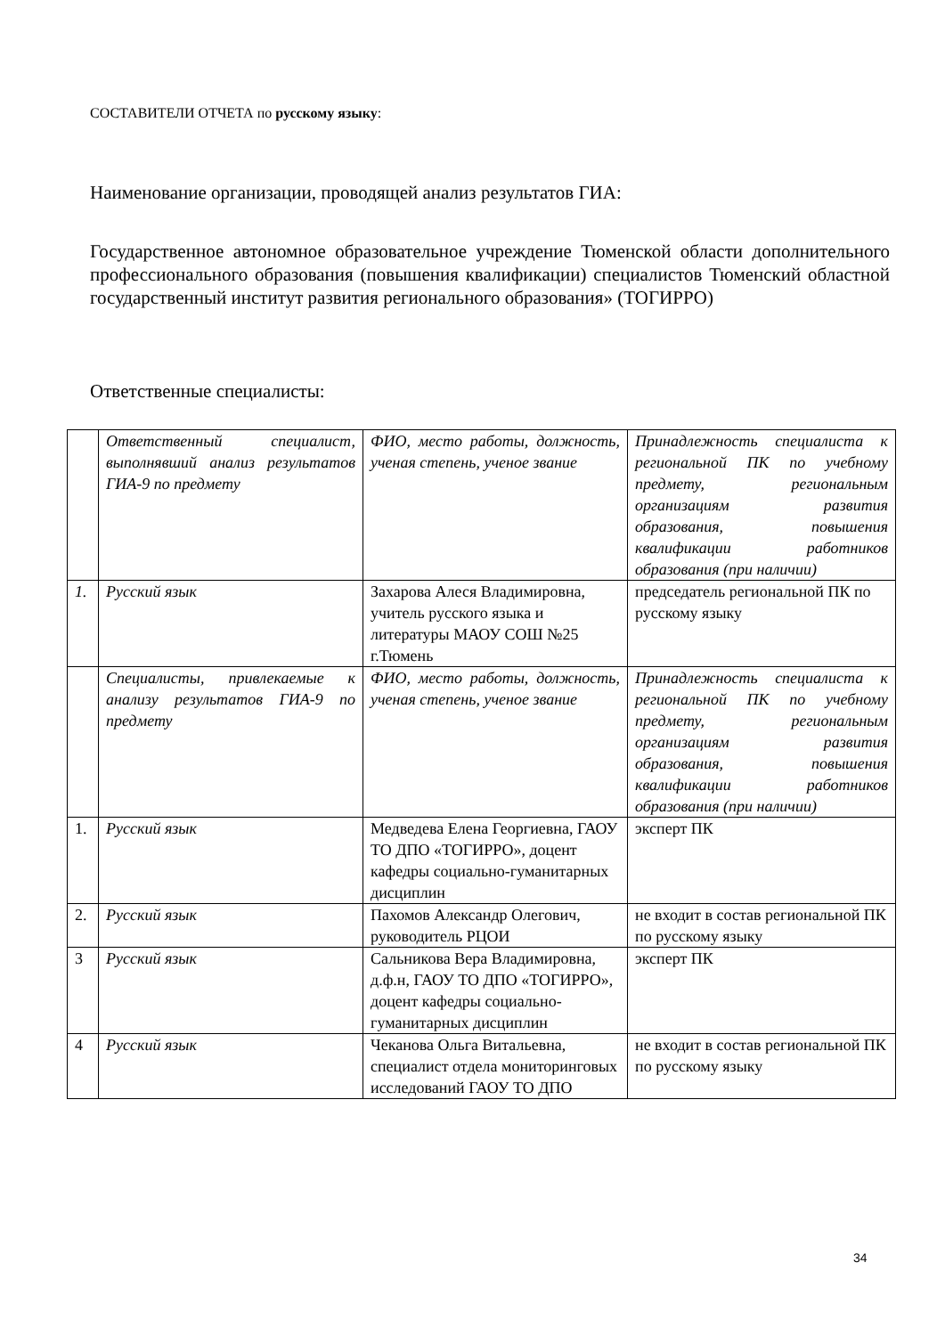СОСТАВИТЕЛИ ОТЧЕТА по русскому языку:
Наименование организации, проводящей анализ результатов ГИА:
Государственное автономное образовательное учреждение Тюменской области дополнительного профессионального образования (повышения квалификации) специалистов Тюменский областной государственный институт развития регионального образования» (ТОГИРРО)
Ответственные специалисты:
| | Ответственный специалист, выполнявший анализ результатов ГИА-9 по предмету | ФИО, место работы, должность, ученая степень, ученое звание | Принадлежность специалиста к региональной ПК по учебному предмету, региональным организациям развития образования, повышения квалификации работников образования (при наличии) |
| 1. | Русский язык | Захарова Алеся Владимировна, учитель русского языка и литературы МАОУ СОШ №25 г.Тюмень | председатель региональной ПК по русскому языку |
| | Специалисты, привлекаемые к анализу результатов ГИА-9 по предмету | ФИО, место работы, должность, ученая степень, ученое звание | Принадлежность специалиста к региональной ПК по учебному предмету, региональным организациям развития образования, повышения квалификации работников образования (при наличии) |
| 1. | Русский язык | Медведева Елена Георгиевна, ГАОУ ТО ДПО «ТОГИРРО», доцент кафедры социально-гуманитарных дисциплин | эксперт ПК |
| 2. | Русский язык | Пахомов Александр Олегович, руководитель РЦОИ | не входит в состав региональной ПК по русскому языку |
| 3 | Русский язык | Сальникова Вера Владимировна, д.ф.н, ГАОУ ТО ДПО «ТОГИРРО», доцент кафедры социально-гуманитарных дисциплин | эксперт ПК |
| 4 | Русский язык | Чеканова Ольга Витальевна, специалист отдела мониторинговых исследований ГАОУ ТО ДПО | не входит в состав региональной ПК по русскому языку |
34